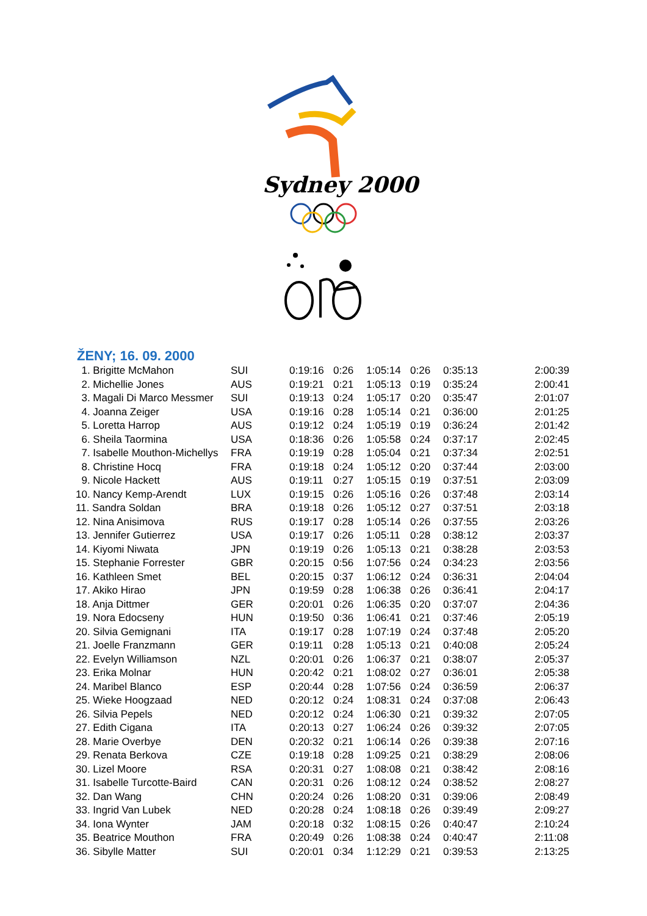Sydney 2000
ŽENY; 16. 09. 2000
| 1. Brigitte McMahon | SUI | 0:19:16 | 0:26 | 1:05:14 | 0:26 | 0:35:13 | 2:00:39 |
| 2. Michellie Jones | AUS | 0:19:21 | 0:21 | 1:05:13 | 0:19 | 0:35:24 | 2:00:41 |
| 3. Magali Di Marco Messmer | SUI | 0:19:13 | 0:24 | 1:05:17 | 0:20 | 0:35:47 | 2:01:07 |
| 4. Joanna Zeiger | USA | 0:19:16 | 0:28 | 1:05:14 | 0:21 | 0:36:00 | 2:01:25 |
| 5. Loretta Harrop | AUS | 0:19:12 | 0:24 | 1:05:19 | 0:19 | 0:36:24 | 2:01:42 |
| 6. Sheila Taormina | USA | 0:18:36 | 0:26 | 1:05:58 | 0:24 | 0:37:17 | 2:02:45 |
| 7. Isabelle Mouthon-Michellys | FRA | 0:19:19 | 0:28 | 1:05:04 | 0:21 | 0:37:34 | 2:02:51 |
| 8. Christine Hocq | FRA | 0:19:18 | 0:24 | 1:05:12 | 0:20 | 0:37:44 | 2:03:00 |
| 9. Nicole Hackett | AUS | 0:19:11 | 0:27 | 1:05:15 | 0:19 | 0:37:51 | 2:03:09 |
| 10. Nancy Kemp-Arendt | LUX | 0:19:15 | 0:26 | 1:05:16 | 0:26 | 0:37:48 | 2:03:14 |
| 11. Sandra Soldan | BRA | 0:19:18 | 0:26 | 1:05:12 | 0:27 | 0:37:51 | 2:03:18 |
| 12. Nina Anisimova | RUS | 0:19:17 | 0:28 | 1:05:14 | 0:26 | 0:37:55 | 2:03:26 |
| 13. Jennifer Gutierrez | USA | 0:19:17 | 0:26 | 1:05:11 | 0:28 | 0:38:12 | 2:03:37 |
| 14. Kiyomi Niwata | JPN | 0:19:19 | 0:26 | 1:05:13 | 0:21 | 0:38:28 | 2:03:53 |
| 15. Stephanie Forrester | GBR | 0:20:15 | 0:56 | 1:07:56 | 0:24 | 0:34:23 | 2:03:56 |
| 16. Kathleen Smet | BEL | 0:20:15 | 0:37 | 1:06:12 | 0:24 | 0:36:31 | 2:04:04 |
| 17. Akiko Hirao | JPN | 0:19:59 | 0:28 | 1:06:38 | 0:26 | 0:36:41 | 2:04:17 |
| 18. Anja Dittmer | GER | 0:20:01 | 0:26 | 1:06:35 | 0:20 | 0:37:07 | 2:04:36 |
| 19. Nora Edocseny | HUN | 0:19:50 | 0:36 | 1:06:41 | 0:21 | 0:37:46 | 2:05:19 |
| 20. Silvia Gemignani | ITA | 0:19:17 | 0:28 | 1:07:19 | 0:24 | 0:37:48 | 2:05:20 |
| 21. Joelle Franzmann | GER | 0:19:11 | 0:28 | 1:05:13 | 0:21 | 0:40:08 | 2:05:24 |
| 22. Evelyn Williamson | NZL | 0:20:01 | 0:26 | 1:06:37 | 0:21 | 0:38:07 | 2:05:37 |
| 23. Erika Molnar | HUN | 0:20:42 | 0:21 | 1:08:02 | 0:27 | 0:36:01 | 2:05:38 |
| 24. Maribel Blanco | ESP | 0:20:44 | 0:28 | 1:07:56 | 0:24 | 0:36:59 | 2:06:37 |
| 25. Wieke Hoogzaad | NED | 0:20:12 | 0:24 | 1:08:31 | 0:24 | 0:37:08 | 2:06:43 |
| 26. Silvia Pepels | NED | 0:20:12 | 0:24 | 1:06:30 | 0:21 | 0:39:32 | 2:07:05 |
| 27. Edith Cigana | ITA | 0:20:13 | 0:27 | 1:06:24 | 0:26 | 0:39:32 | 2:07:05 |
| 28. Marie Overbye | DEN | 0:20:32 | 0:21 | 1:06:14 | 0:26 | 0:39:38 | 2:07:16 |
| 29. Renata Berkova | CZE | 0:19:18 | 0:28 | 1:09:25 | 0:21 | 0:38:29 | 2:08:06 |
| 30. Lizel Moore | RSA | 0:20:31 | 0:27 | 1:08:08 | 0:21 | 0:38:42 | 2:08:16 |
| 31. Isabelle Turcotte-Baird | CAN | 0:20:31 | 0:26 | 1:08:12 | 0:24 | 0:38:52 | 2:08:27 |
| 32. Dan Wang | CHN | 0:20:24 | 0:26 | 1:08:20 | 0:31 | 0:39:06 | 2:08:49 |
| 33. Ingrid Van Lubek | NED | 0:20:28 | 0:24 | 1:08:18 | 0:26 | 0:39:49 | 2:09:27 |
| 34. Iona Wynter | JAM | 0:20:18 | 0:32 | 1:08:15 | 0:26 | 0:40:47 | 2:10:24 |
| 35. Beatrice Mouthon | FRA | 0:20:49 | 0:26 | 1:08:38 | 0:24 | 0:40:47 | 2:11:08 |
| 36. Sibylle Matter | SUI | 0:20:01 | 0:34 | 1:12:29 | 0:21 | 0:39:53 | 2:13:25 |